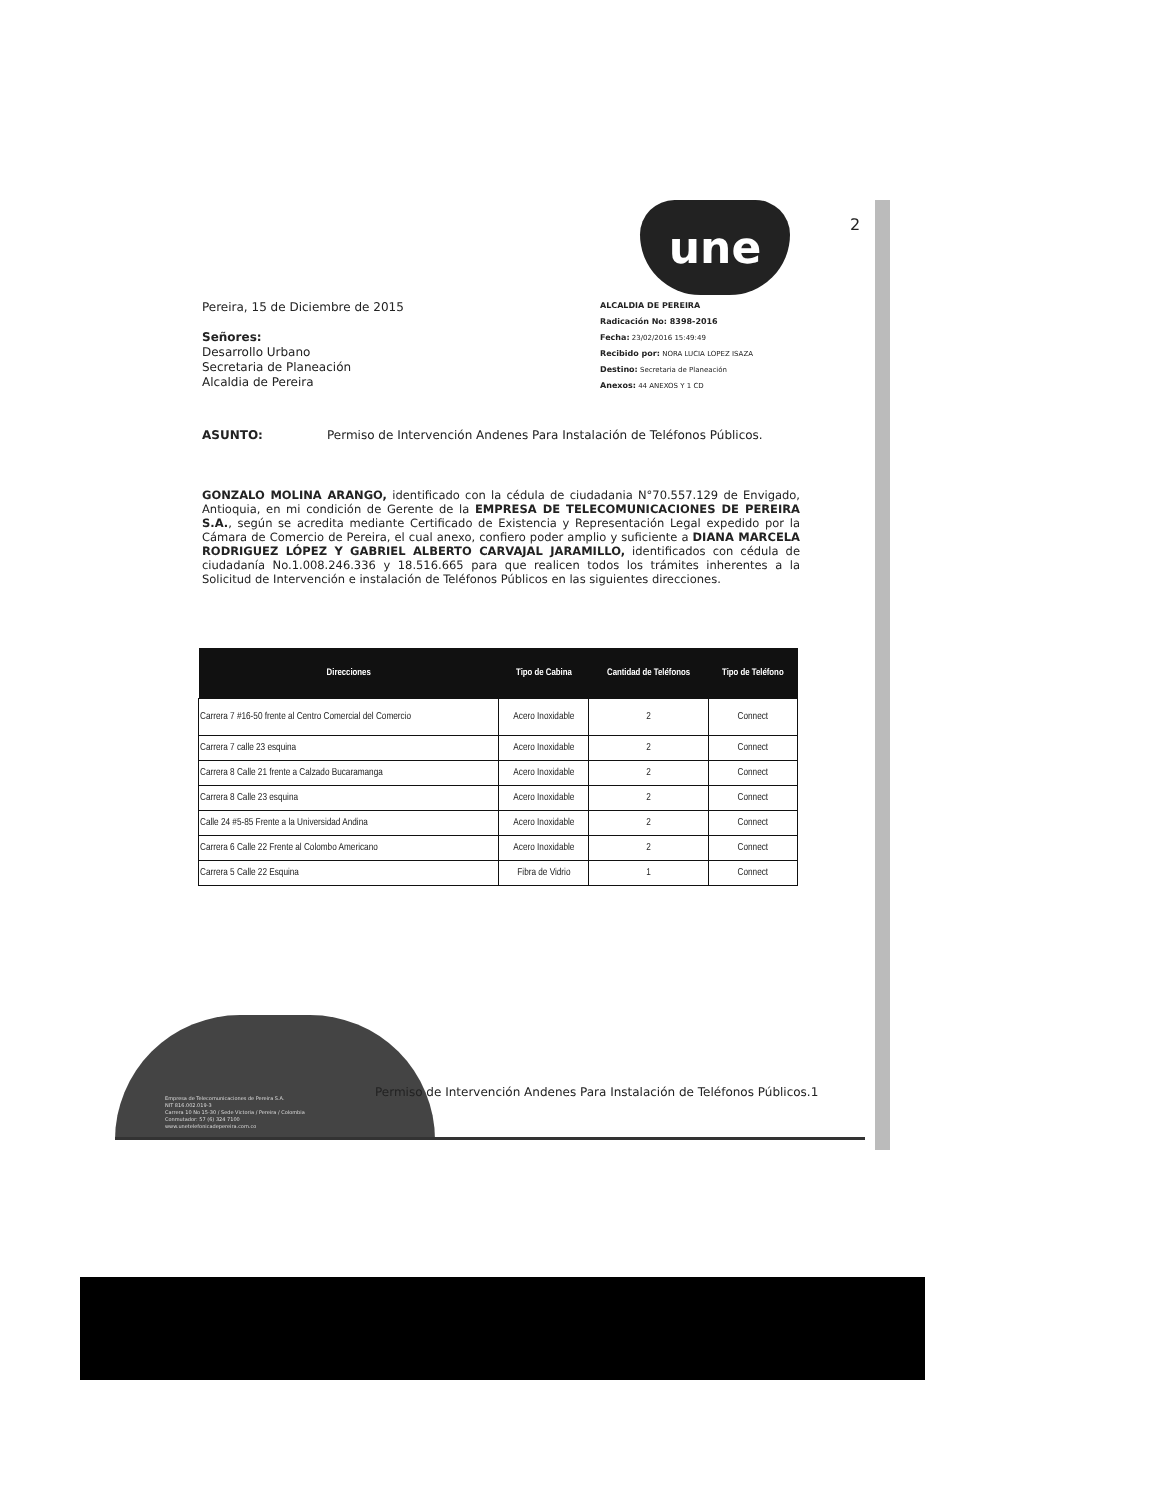une 2
ALCALDIA DE PEREIRA
Radicación No: 8398-2016
Fecha: 23/02/2016 15:49:49
Recibido por: NORA LUCIA LOPEZ ISAZA
Destino: Secretaria de Planeación
Anexos: 44 ANEXOS Y 1 CD
Pereira, 15 de Diciembre de 2015
Señores:
Desarrollo Urbano
Secretaria de Planeación
Alcaldia de Pereira
ASUNTO: Permiso de Intervención Andenes Para Instalación de Teléfonos Públicos.
GONZALO MOLINA ARANGO, identificado con la cédula de ciudadania N°70.557.129 de Envigado, Antioquia, en mi condición de Gerente de la EMPRESA DE TELECOMUNICACIONES DE PEREIRA S.A., según se acredita mediante Certificado de Existencia y Representación Legal expedido por la Cámara de Comercio de Pereira, el cual anexo, confiero poder amplio y suficiente a DIANA MARCELA RODRIGUEZ LÓPEZ Y GABRIEL ALBERTO CARVAJAL JARAMILLO, identificados con cédula de ciudadanía No.1.008.246.336 y 18.516.665 para que realicen todos los trámites inherentes a la Solicitud de Intervención e instalación de Teléfonos Públicos en las siguientes direcciones.
| Direcciones | Tipo de Cabina | Cantidad de Teléfonos | Tipo de Teléfono |
| --- | --- | --- | --- |
| Carrera 7 #16-50 frente al Centro Comercial del Comercio | Acero Inoxidable | 2 | Connect |
| Carrera 7 calle 23 esquina | Acero Inoxidable | 2 | Connect |
| Carrera 8 Calle 21 frente a Calzado Bucaramanga | Acero Inoxidable | 2 | Connect |
| Carrera 8 Calle 23 esquina | Acero Inoxidable | 2 | Connect |
| Calle 24 #5-85 Frente a la Universidad Andina | Acero Inoxidable | 2 | Connect |
| Carrera 6 Calle 22 Frente al Colombo Americano | Acero Inoxidable | 2 | Connect |
| Carrera 5 Calle 22 Esquina | Fibra de Vidrio | 1 | Connect |
Empresa de Telecomunicaciones de Pereira S.A.
NIT 816.002.019-3
Carrera 10 No 15-30 / Sede Victoria / Pereira / Colombia
Conmutador: 57 (6) 324 7100
www.unetelefonicadepereira.com.co
Permiso de Intervención Andenes Para Instalación de Teléfonos Públicos.1